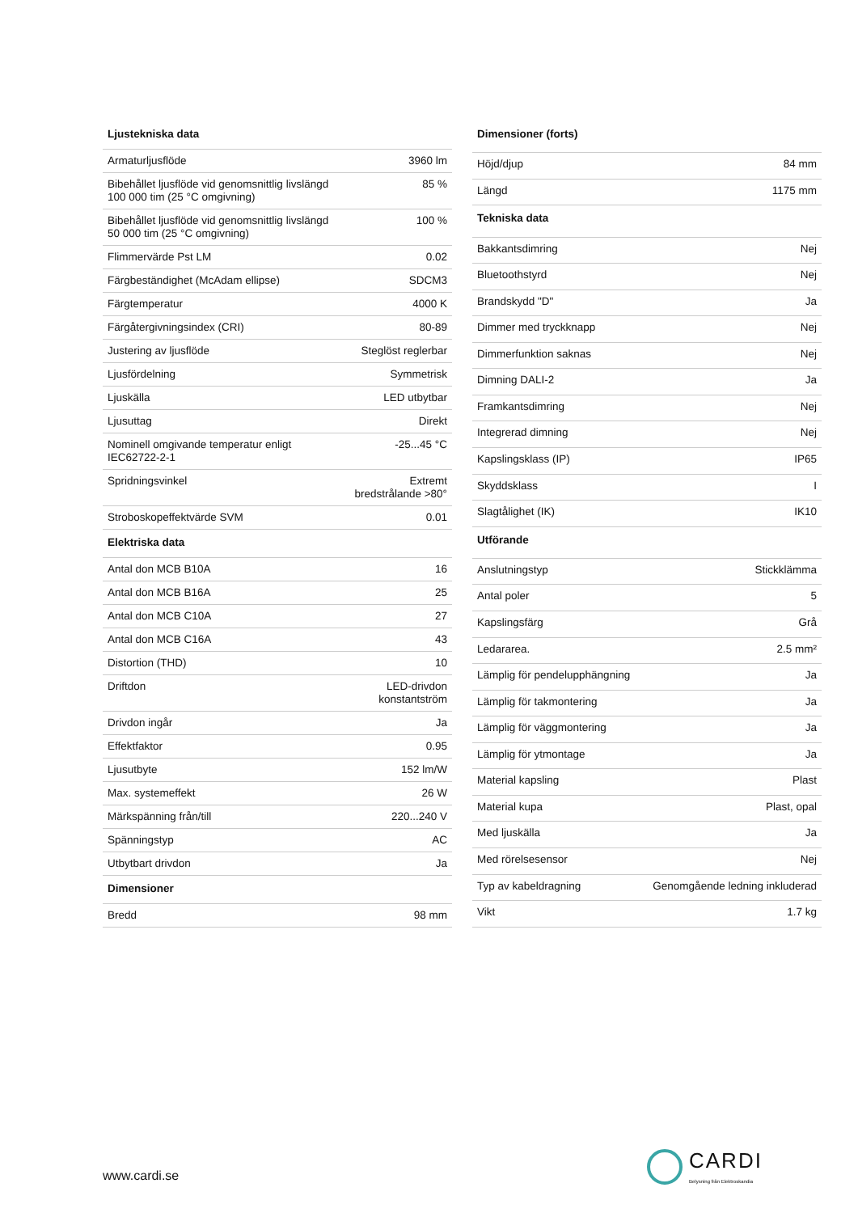| Ljustekniska data | |
| --- | --- |
| Armaturljusflöde | 3960 lm |
| Bibehållet ljusflöde vid genomsnittlig livslängd 100 000 tim (25 °C omgivning) | 85 % |
| Bibehållet ljusflöde vid genomsnittlig livslängd 50 000 tim (25 °C omgivning) | 100 % |
| Flimmervärde Pst LM | 0.02 |
| Färgbeständighet (McAdam ellipse) | SDCM3 |
| Färgtemperatur | 4000 K |
| Färgåtergivningsindex (CRI) | 80-89 |
| Justering av ljusflöde | Steglöst reglerbar |
| Ljusfördelning | Symmetrisk |
| Ljuskälla | LED utbytbar |
| Ljusuttag | Direkt |
| Nominell omgivande temperatur enligt IEC62722-2-1 | -25...45 °C |
| Spridningsvinkel | Extremt bredstrålande >80° |
| Stroboskopeffektvärde SVM | 0.01 |
| Elektriska data | |
| Antal don MCB B10A | 16 |
| Antal don MCB B16A | 25 |
| Antal don MCB C10A | 27 |
| Antal don MCB C16A | 43 |
| Distortion (THD) | 10 |
| Driftdon | LED-drivdon konstantström |
| Drivdon ingår | Ja |
| Effektfaktor | 0.95 |
| Ljusutbyte | 152 lm/W |
| Max. systemeffekt | 26 W |
| Märkspänning från/till | 220...240 V |
| Spänningstyp | AC |
| Utbytbart drivdon | Ja |
| Dimensioner | |
| Bredd | 98 mm |
| Dimensioner (forts) | |
| --- | --- |
| Höjd/djup | 84 mm |
| Längd | 1175 mm |
| Tekniska data | |
| Bakkantsdimring | Nej |
| Bluetoothstyrd | Nej |
| Brandskydd "D" | Ja |
| Dimmer med tryckknapp | Nej |
| Dimmerfunktion saknas | Nej |
| Dimning DALI-2 | Ja |
| Framkantsdimring | Nej |
| Integrerad dimning | Nej |
| Kapslingsklass (IP) | IP65 |
| Skyddsklass | I |
| Slagtålighet (IK) | IK10 |
| Utförande | |
| Anslutningstyp | Stickklämma |
| Antal poler | 5 |
| Kapslingsfärg | Grå |
| Ledararea. | 2.5 mm² |
| Lämplig för pendelupphängning | Ja |
| Lämplig för takmontering | Ja |
| Lämplig för väggmontering | Ja |
| Lämplig för ytmontage | Ja |
| Material kapsling | Plast |
| Material kupa | Plast, opal |
| Med ljuskälla | Ja |
| Med rörelsesensor | Nej |
| Typ av kabeldragning | Genomgående ledning inkluderad |
| Vikt | 1.7 kg |
www.cardi.se
CARDI
Belysning från Elektroskandia